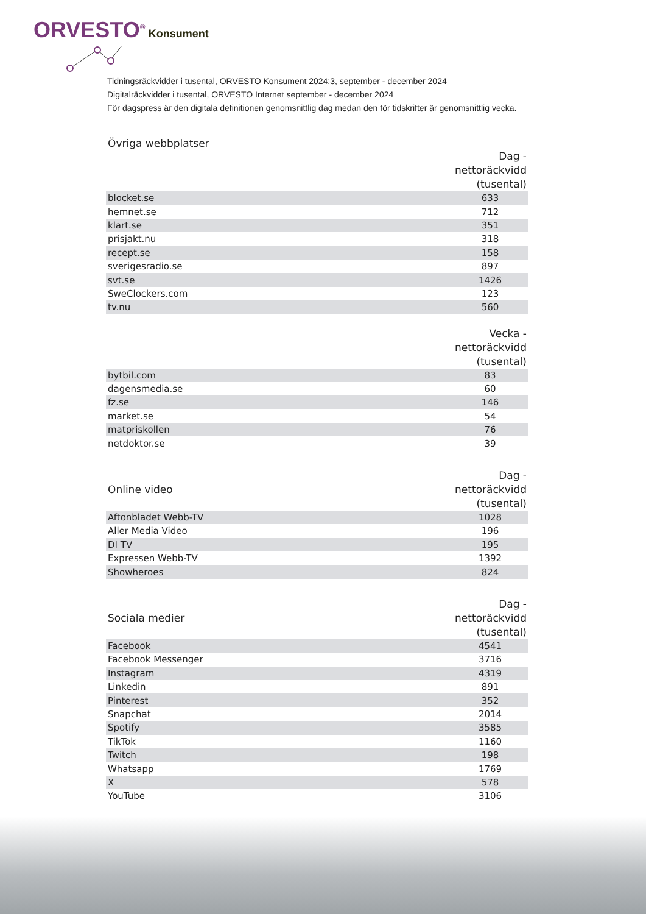ORVESTO<sup>®</sup> Konsument
Tidningsräckvidder i tusental, ORVESTO Konsument 2024:3, september - december 2024
Digitalräckvidder i tusental, ORVESTO Internet september - december 2024
För dagspress är den digitala definitionen genomsnittlig dag medan den för tidskrifter är genomsnittlig vecka.
| Övriga webbplatser | |
| --- | --- |
| | Dag - nettoräckvidd (tusental) |
| blocket.se | 633 |
| hemnet.se | 712 |
| klart.se | 351 |
| prisjakt.nu | 318 |
| recept.se | 158 |
| sverigesradio.se | 897 |
| svt.se | 1426 |
| SweClockers.com | 123 |
| tv.nu | 560 |
| | Vecka - nettoräckvidd (tusental) |
| --- | --- |
| bytbil.com | 83 |
| dagensmedia.se | 60 |
| fz.se | 146 |
| market.se | 54 |
| matpriskollen | 76 |
| netdoktor.se | 39 |
| Online video | Dag - nettoräckvidd (tusental) |
| --- | --- |
| Aftonbladet Webb-TV | 1028 |
| Aller Media Video | 196 |
| DI TV | 195 |
| Expressen Webb-TV | 1392 |
| Showheroes | 824 |
| Sociala medier | Dag - nettoräckvidd (tusental) |
| --- | --- |
| Facebook | 4541 |
| Facebook Messenger | 3716 |
| Instagram | 4319 |
| Linkedin | 891 |
| Pinterest | 352 |
| Snapchat | 2014 |
| Spotify | 3585 |
| TikTok | 1160 |
| Twitch | 198 |
| Whatsapp | 1769 |
| X | 578 |
| YouTube | 3106 |